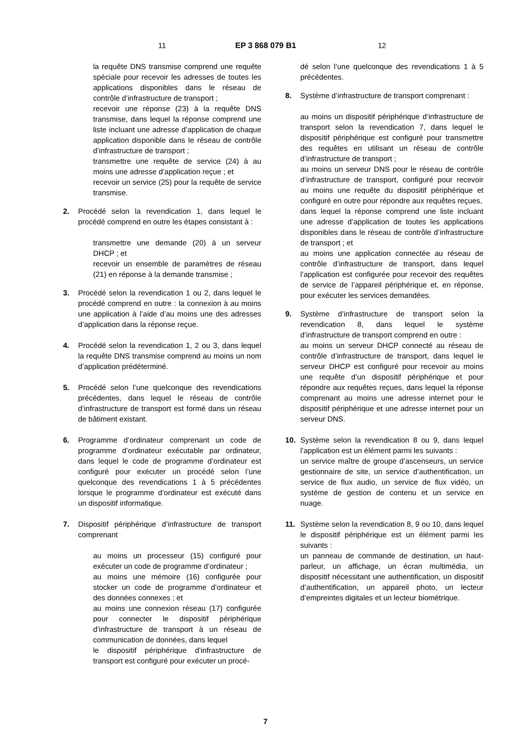11 EP 3 868 079 B1 12
la requête DNS transmise comprend une requête spéciale pour recevoir les adresses de toutes les applications disponibles dans le réseau de contrôle d’infrastructure de transport ;
recevoir une réponse (23) à la requête DNS transmise, dans lequel la réponse comprend une liste incluant une adresse d’application de chaque application disponible dans le réseau de contrôle d’infrastructure de transport ;
transmettre une requête de service (24) à au moins une adresse d’application reçue ; et
recevoir un service (25) pour la requête de service transmise.
2. Procédé selon la revendication 1, dans lequel le procédé comprend en outre les étapes consistant à :
transmettre une demande (20) à un serveur DHCP ; et
recevoir un ensemble de paramètres de réseau (21) en réponse à la demande transmise ;
3. Procédé selon la revendication 1 ou 2, dans lequel le procédé comprend en outre : la connexion à au moins une application à l’aide d’au moins une des adresses d’application dans la réponse reçue.
4. Procédé selon la revendication 1, 2 ou 3, dans lequel la requête DNS transmise comprend au moins un nom d’application prédéterminé.
5. Procédé selon l’une quelconque des revendications précédentes, dans lequel le réseau de contrôle d’infrastructure de transport est formé dans un réseau de bâtiment existant.
6. Programme d’ordinateur comprenant un code de programme d’ordinateur exécutable par ordinateur, dans lequel le code de programme d’ordinateur est configuré pour exécuter un procédé selon l’une quelconque des revendications 1 à 5 précédentes lorsque le programme d’ordinateur est exécuté dans un dispositif informatique.
7. Dispositif périphérique d’infrastructure de transport comprenant
au moins un processeur (15) configuré pour exécuter un code de programme d’ordinateur ;
au moins une mémoire (16) configurée pour stocker un code de programme d’ordinateur et des données connexes ; et
au moins une connexion réseau (17) configurée pour connecter le dispositif périphérique d’infrastructure de transport à un réseau de communication de données, dans lequel
le dispositif périphérique d’infrastructure de transport est configuré pour exécuter un procé-
dé selon l’une quelconque des revendications 1 à 5 précédentes.
8. Système d’infrastructure de transport comprenant :
au moins un dispositif périphérique d’infrastructure de transport selon la revendication 7, dans lequel le dispositif périphérique est configuré pour transmettre des requêtes en utilisant un réseau de contrôle d’infrastructure de transport ;
au moins un serveur DNS pour le réseau de contrôle d’infrastructure de transport, configuré pour recevoir au moins une requête du dispositif périphérique et configuré en outre pour répondre aux requêtes reçues,
dans lequel la réponse comprend une liste incluant une adresse d’application de toutes les applications disponibles dans le réseau de contrôle d’infrastructure de transport ; et
au moins une application connectée au réseau de contrôle d’infrastructure de transport, dans lequel l’application est configurée pour recevoir des requêtes de service de l’appareil périphérique et, en réponse, pour exécuter les services demandées.
9. Système d’infrastructure de transport selon la revendication 8, dans lequel le système d’infrastructure de transport comprend en outre :
au moins un serveur DHCP connecté au réseau de contrôle d’infrastructure de transport, dans lequel le serveur DHCP est configuré pour recevoir au moins une requête d’un dispositif périphérique et pour répondre aux requêtes reçues, dans lequel la réponse comprenant au moins une adresse internet pour le dispositif périphérique et une adresse internet pour un serveur DNS.
10. Système selon la revendication 8 ou 9, dans lequel l’application est un élément parmi les suivants :
un service maître de groupe d’ascenseurs, un service gestionnaire de site, un service d’authentification, un service de flux audio, un service de flux vidéo, un système de gestion de contenu et un service en nuage.
11. Système selon la revendication 8, 9 ou 10, dans lequel le dispositif périphérique est un élément parmi les suivants :
un panneau de commande de destination, un haut-parleur, un affichage, un écran multimédia, un dispositif nécessitant une authentification, un dispositif d’authentification, un appareil photo, un lecteur d’empreintes digitales et un lecteur biométrique.
7